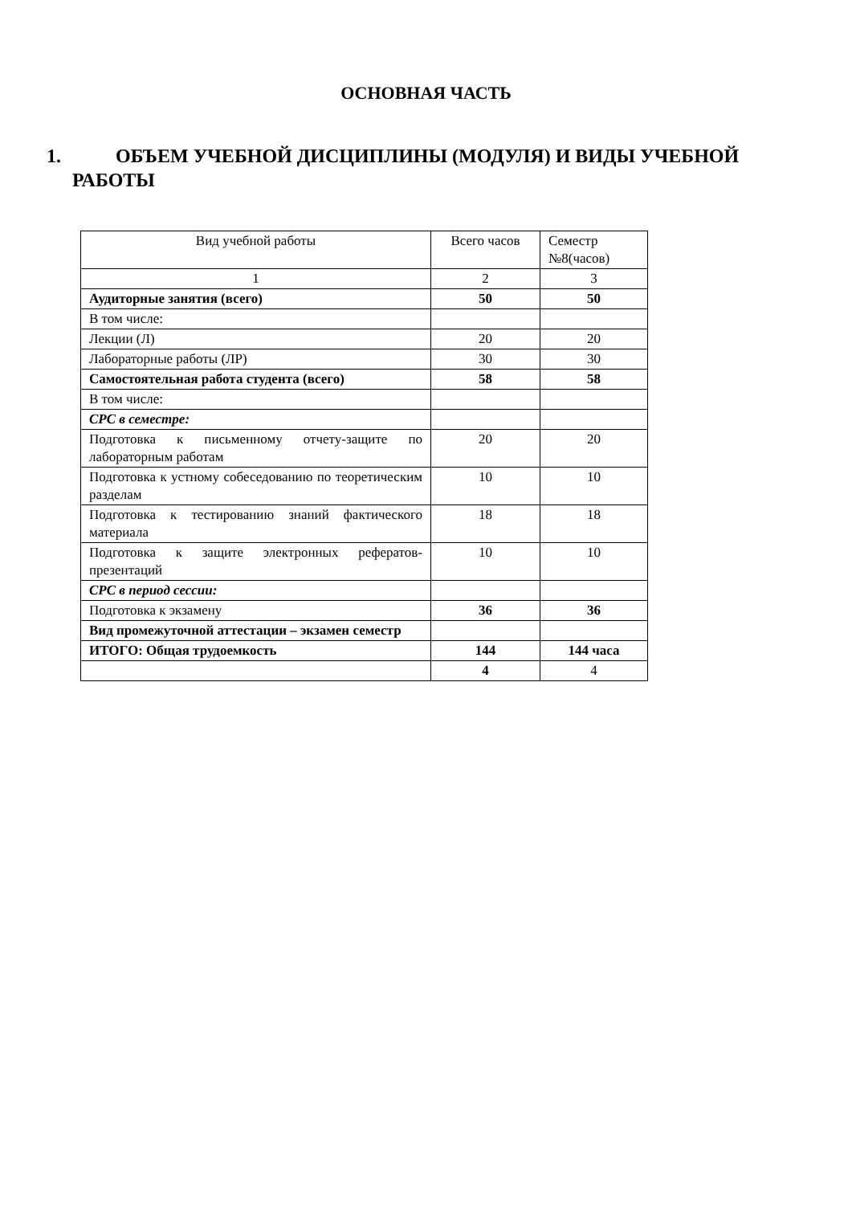ОСНОВНАЯ ЧАСТЬ
1. ОБЪЕМ УЧЕБНОЙ ДИСЦИПЛИНЫ (МОДУЛЯ) И ВИДЫ УЧЕБНОЙ
РАБОТЫ
| Вид учебной работы | Всего часов | Семестр №8(часов) |
| 1 | 2 | 3 |
| Аудиторные занятия (всего) | 50 | 50 |
| В том числе: | | |
| Лекции (Л) | 20 | 20 |
| Лабораторные работы (ЛР) | 30 | 30 |
| Самостоятельная работа студента (всего) | 58 | 58 |
| В том числе: | | |
| СРС в семестре: | | |
| Подготовка к письменному отчету-защите по лабораторным работам | 20 | 20 |
| Подготовка к устному собеседованию по теоретическим разделам | 10 | 10 |
| Подготовка к тестированию знаний фактического материала | 18 | 18 |
| Подготовка к защите электронных рефератов-презентаций | 10 | 10 |
| СРС в период сессии: | | |
| Подготовка к экзамену | 36 | 36 |
| Вид промежуточной аттестации – экзамен семестр | | |
| ИТОГО: Общая трудоемкость | 144 | 144 часа |
| | 4 | 4 |